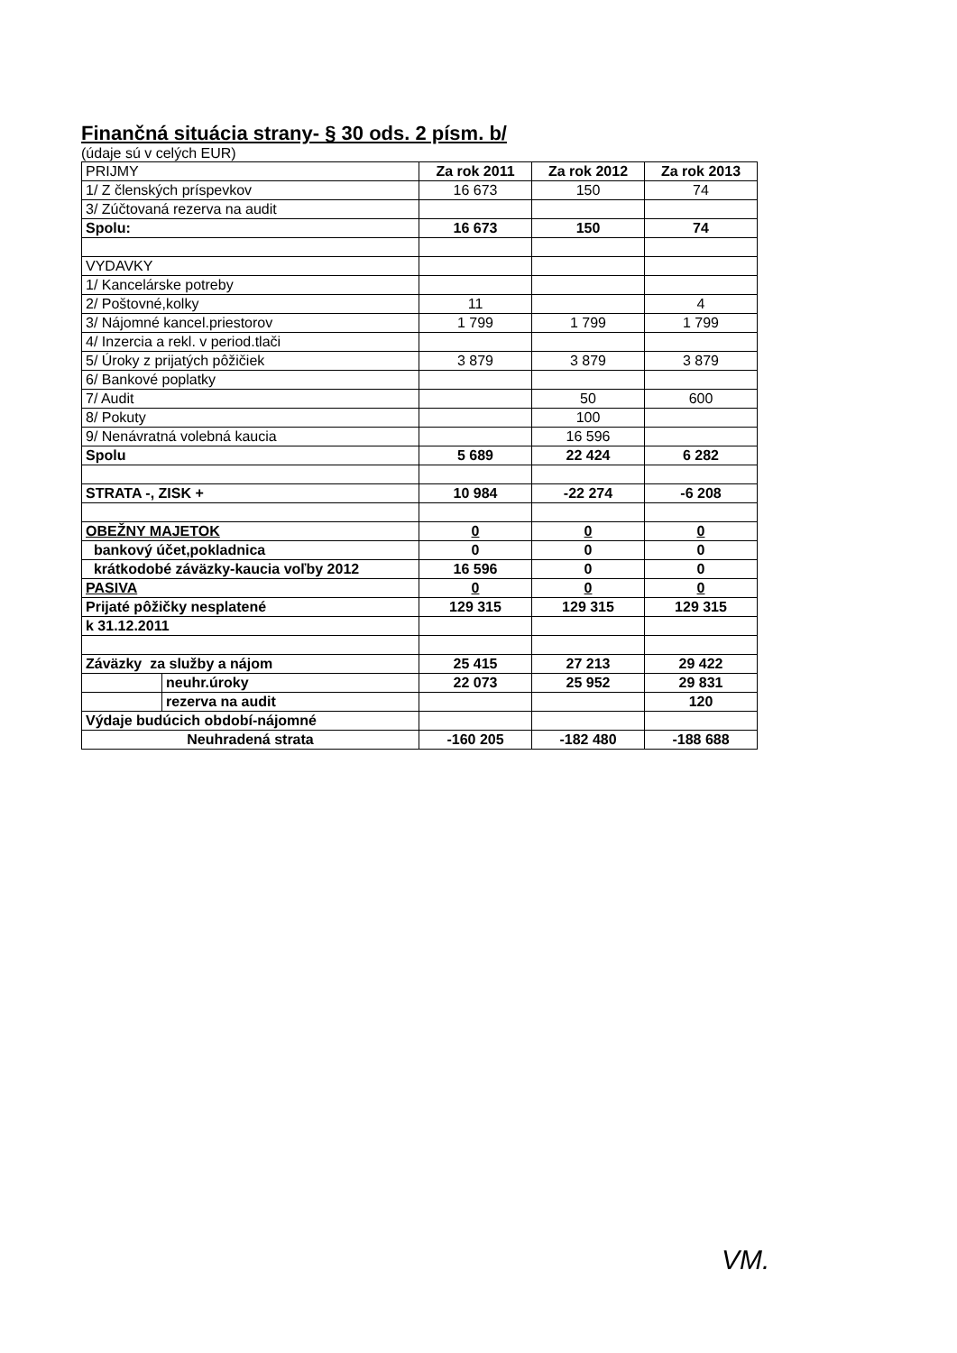Finančná situácia strany- § 30 ods. 2 písm. b/
(údaje sú v celých EUR)
| PRIJMY | | Za rok 2011 | Za rok 2012 | Za rok 2013 |
| 1/ Z členských príspevkov | | 16 673 | 150 | 74 |
| 3/ Zúčtovaná rezerva na audit | | | | |
| Spolu: | | 16 673 | 150 | 74 |
| VYDAVKY | | | | |
| 1/ Kancelárske potreby | | | | |
| 2/ Poštovné,kolky | | 11 | | 4 |
| 3/ Nájomné kancel.priestorov | | 1 799 | 1 799 | 1 799 |
| 4/ Inzercia a rekl. v period.tlači | | | | |
| 5/ Úroky z prijatých pôžičiek | | 3 879 | 3 879 | 3 879 |
| 6/ Bankové poplatky | | | | |
| 7/ Audit | | | 50 | 600 |
| 8/ Pokuty | | | 100 | |
| 9/ Nenávratná volebná kaucia | | | 16 596 | |
| Spolu | | 5 689 | 22 424 | 6 282 |
| STRATA -, ZISK + | | 10 984 | -22 274 | -6 208 |
| OBEŽNY MAJETOK | | 0 | 0 | 0 |
| bankový účet,pokladnica | | 0 | 0 | 0 |
| krátkodobé záväzky-kaucia voľby 2012 | | 16 596 | 0 | 0 |
| PASIVA | | 0 | 0 | 0 |
| Prijaté pôžičky nesplatené | | 129 315 | 129 315 | 129 315 |
| k 31.12.2011 | | | | |
| Záväzky za služby a nájom | | 25 415 | 27 213 | 29 422 |
| | neuhr.úroky | 22 073 | 25 952 | 29 831 |
| | rezerva na audit | | | 120 |
| Výdaje budúcich období-nájomné | | | | |
| Neuhradená strata | | -160 205 | -182 480 | -188 688 |
VM.